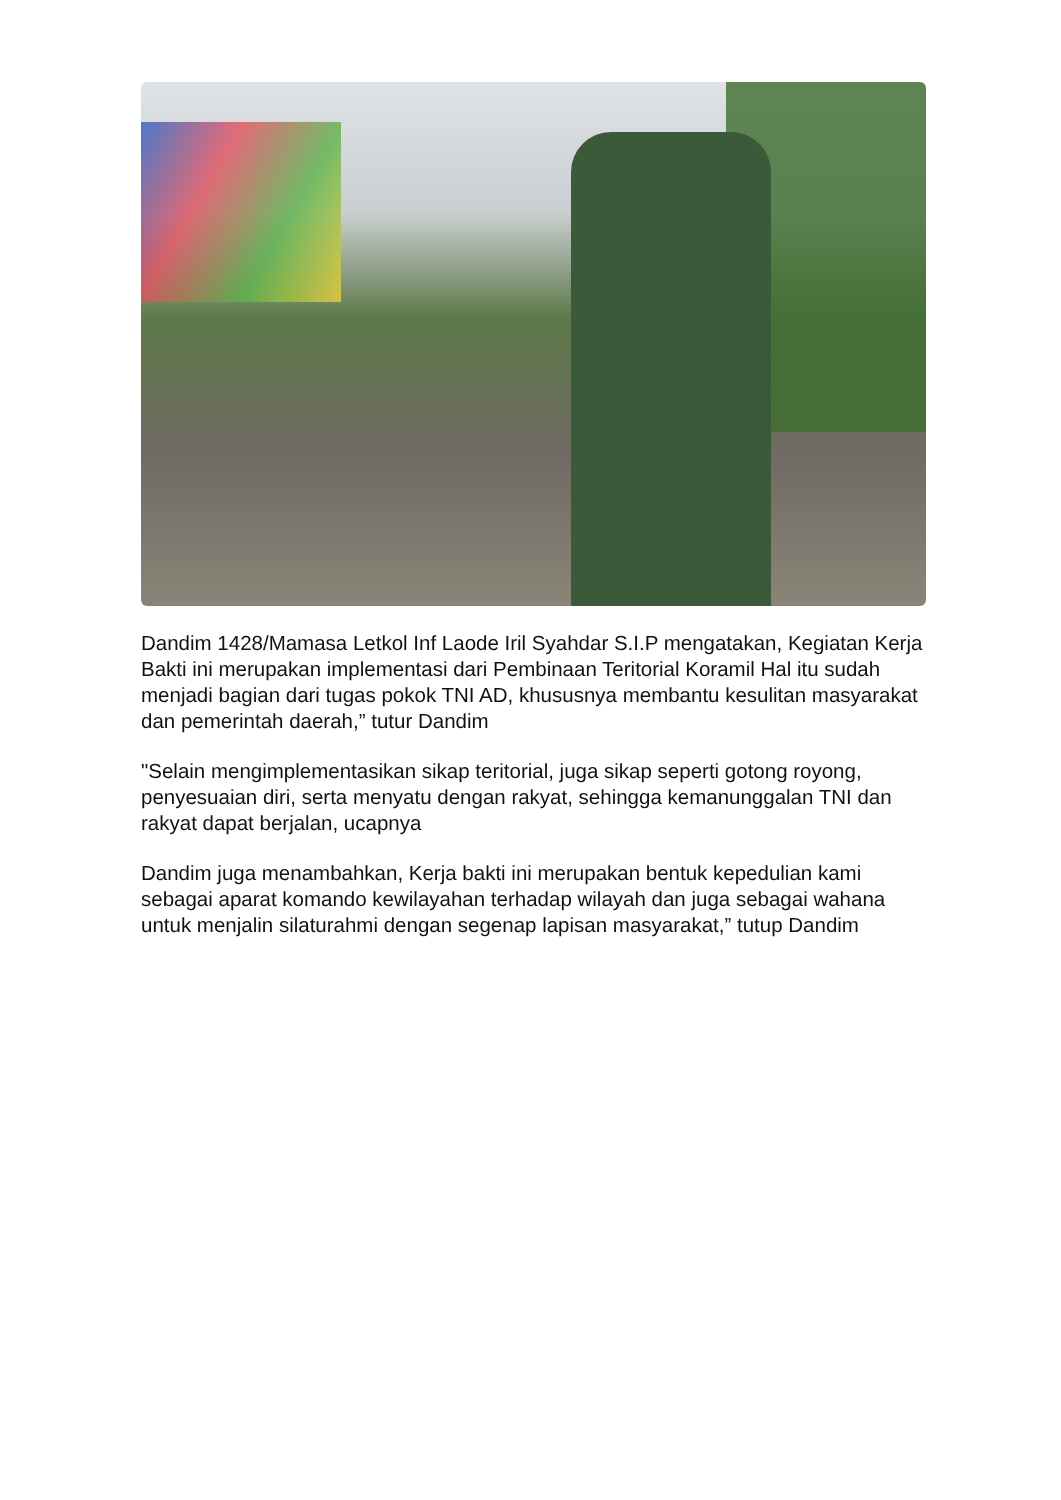Dandim 1428/Mamasa Letkol Inf Laode Iril Syahdar S.I.P mengatakan, Kegiatan Kerja Bakti ini merupakan implementasi dari Pembinaan Teritorial Koramil Hal itu sudah menjadi bagian dari tugas pokok TNI AD, khususnya membantu kesulitan masyarakat dan pemerintah daerah,” tutur Dandim
"Selain mengimplementasikan sikap teritorial, juga sikap seperti gotong royong, penyesuaian diri, serta menyatu dengan rakyat, sehingga kemanunggalan TNI dan rakyat dapat berjalan, ucapnya
Dandim juga menambahkan, Kerja bakti ini merupakan bentuk kepedulian kami sebagai aparat komando kewilayahan terhadap wilayah dan juga sebagai wahana untuk menjalin silaturahmi dengan segenap lapisan masyarakat,” tutup Dandim